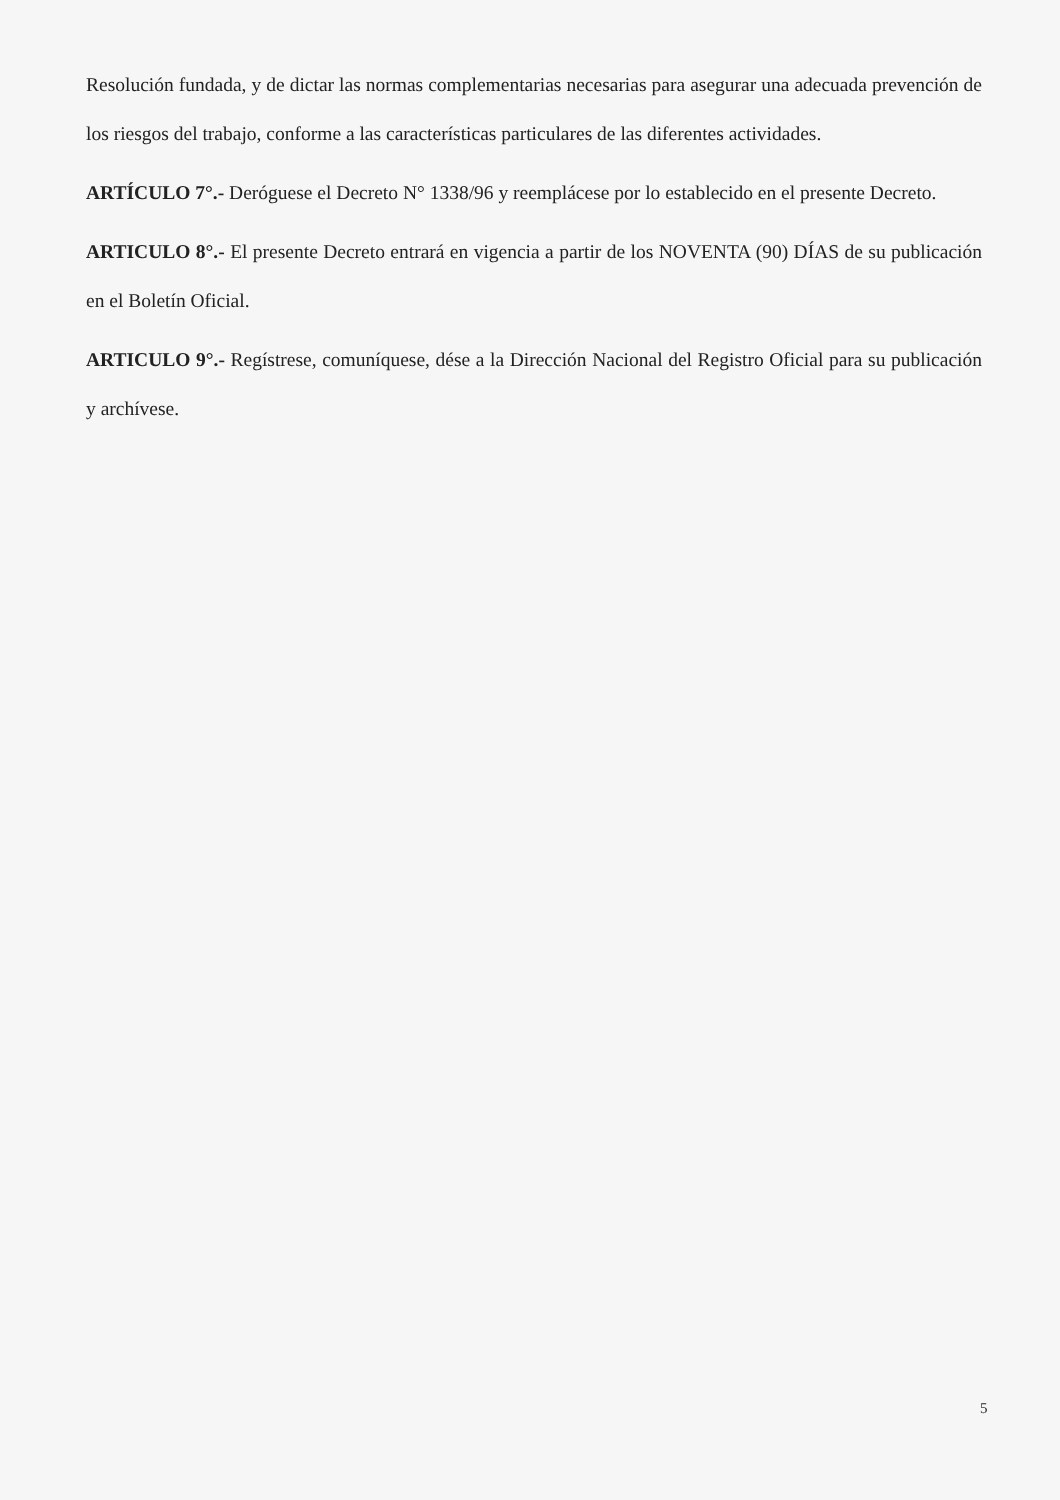Resolución fundada, y de dictar las normas complementarias necesarias para asegurar una adecuada prevención de los riesgos del trabajo, conforme a las características particulares de las diferentes actividades.
ARTÍCULO 7°.- Deróguese el Decreto N° 1338/96 y reemplácese por lo establecido en el presente Decreto.
ARTICULO 8°.- El presente Decreto entrará en vigencia a partir de los NOVENTA (90) DÍAS de su publicación en el Boletín Oficial.
ARTICULO 9°.- Regístrese, comuníquese, dése a la Dirección Nacional del Registro Oficial para su publicación y archívese.
5